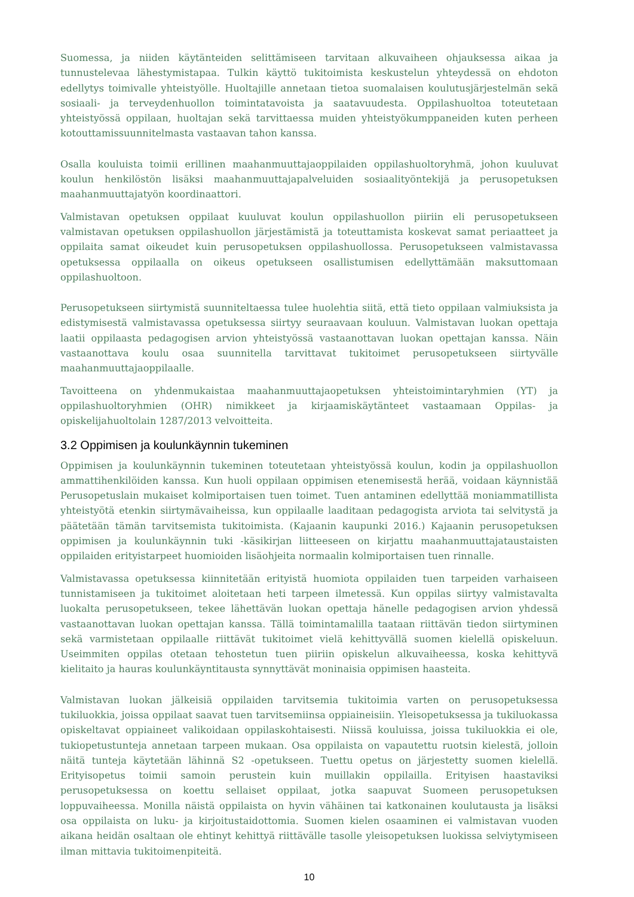Suomessa, ja niiden käytänteiden selittämiseen tarvitaan alkuvaiheen ohjauksessa aikaa ja tunnustelevaa lähestymistapaa. Tulkin käyttö tukitoimista keskustelun yhteydessä on ehdoton edellytys toimivalle yhteistyölle. Huoltajille annetaan tietoa suomalaisen koulutusjärjestelmän sekä sosiaali- ja terveydenhuollon toimintatavoista ja saatavuudesta. Oppilashuoltoa toteutetaan yhteistyössä oppilaan, huoltajan sekä tarvittaessa muiden yhteistyökumppaneiden kuten perheen kotouttamissuunnitelmasta vastaavan tahon kanssa.
Osalla kouluista toimii erillinen maahanmuuttajaoppilaiden oppilashuoltoryhmä, johon kuuluvat koulun henkilöstön lisäksi maahanmuuttajapalveluiden sosiaalityöntekijä ja perusopetuksen maahanmuuttajatyön koordinaattori.
Valmistavan opetuksen oppilaat kuuluvat koulun oppilashuollon piiriin eli perusopetukseen valmistavan opetuksen oppilashuollon järjestämistä ja toteuttamista koskevat samat periaatteet ja oppilaita samat oikeudet kuin perusopetuksen oppilashuollossa. Perusopetukseen valmistavassa opetuksessa oppilaalla on oikeus opetukseen osallistumisen edellyttämään maksuttomaan oppilashuoltoon.
Perusopetukseen siirtymistä suunniteltaessa tulee huolehtia siitä, että tieto oppilaan valmiuksista ja edistymisestä valmistavassa opetuksessa siirtyy seuraavaan kouluun. Valmistavan luokan opettaja laatii oppilaasta pedagogisen arvion yhteistyössä vastaanottavan luokan opettajan kanssa. Näin vastaanottava koulu osaa suunnitella tarvittavat tukitoimet perusopetukseen siirtyvälle maahanmuuttajaoppilaalle.
Tavoitteena on yhdenmukaistaa maahanmuuttajaopetuksen yhteistoimintaryhmien (YT) ja oppilashuoltoryhmien (OHR) nimikkeet ja kirjaamiskäytänteet vastaamaan Oppilas- ja opiskelijahuoltolain 1287/2013 velvoitteita.
3.2 Oppimisen ja koulunkäynnin tukeminen
Oppimisen ja koulunkäynnin tukeminen toteutetaan yhteistyössä koulun, kodin ja oppilashuollon ammattihenkilöiden kanssa. Kun huoli oppilaan oppimisen etenemisestä herää, voidaan käynnistää Perusopetuslain mukaiset kolmiportaisen tuen toimet. Tuen antaminen edellyttää moniammatillista yhteistyötä etenkin siirtymävaiheissa, kun oppilaalle laaditaan pedagogista arviota tai selvitystä ja päätetään tämän tarvitsemista tukitoimista. (Kajaanin kaupunki 2016.) Kajaanin perusopetuksen oppimisen ja koulunkäynnin tuki -käsikirjan liitteeseen on kirjattu maahanmuuttajataustaisten oppilaiden erityistarpeet huomioiden lisäohjeita normaalin kolmiportaisen tuen rinnalle.
Valmistavassa opetuksessa kiinnitetään erityistä huomiota oppilaiden tuen tarpeiden varhaiseen tunnistamiseen ja tukitoimet aloitetaan heti tarpeen ilmetessä. Kun oppilas siirtyy valmistavalta luokalta perusopetukseen, tekee lähettävän luokan opettaja hänelle pedagogisen arvion yhdessä vastaanottavan luokan opettajan kanssa. Tällä toimintamalilla taataan riittävän tiedon siirtyminen sekä varmistetaan oppilaalle riittävät tukitoimet vielä kehittyvällä suomen kielellä opiskeluun. Useimmiten oppilas otetaan tehostetun tuen piiriin opiskelun alkuvaiheessa, koska kehittyvä kielitaito ja hauras koulunkäyntitausta synnyttävät moninaisia oppimisen haasteita.
Valmistavan luokan jälkeisiä oppilaiden tarvitsemia tukitoimia varten on perusopetuksessa tukiluokkia, joissa oppilaat saavat tuen tarvitsemiinsa oppiaineisiin. Yleisopetuksessa ja tukiluokassa opiskeltavat oppiaineet valikoidaan oppilaskohtaisesti. Niissä kouluissa, joissa tukiluokkia ei ole, tukiopetustunteja annetaan tarpeen mukaan. Osa oppilaista on vapautettu ruotsin kielestä, jolloin näitä tunteja käytetään lähinnä S2 -opetukseen. Tuettu opetus on järjestetty suomen kielellä. Erityisopetus toimii samoin perustein kuin muillakin oppilailla. Erityisen haastaviksi perusopetuksessa on koettu sellaiset oppilaat, jotka saapuvat Suomeen perusopetuksen loppuvaiheessa. Monilla näistä oppilaista on hyvin vähäinen tai katkonainen koulutausta ja lisäksi osa oppilaista on luku- ja kirjoitustaidottomia. Suomen kielen osaaminen ei valmistavan vuoden aikana heidän osaltaan ole ehtinyt kehittyä riittävälle tasolle yleisopetuksen luokissa selviytymiseen ilman mittavia tukitoimenpiteitä.
10